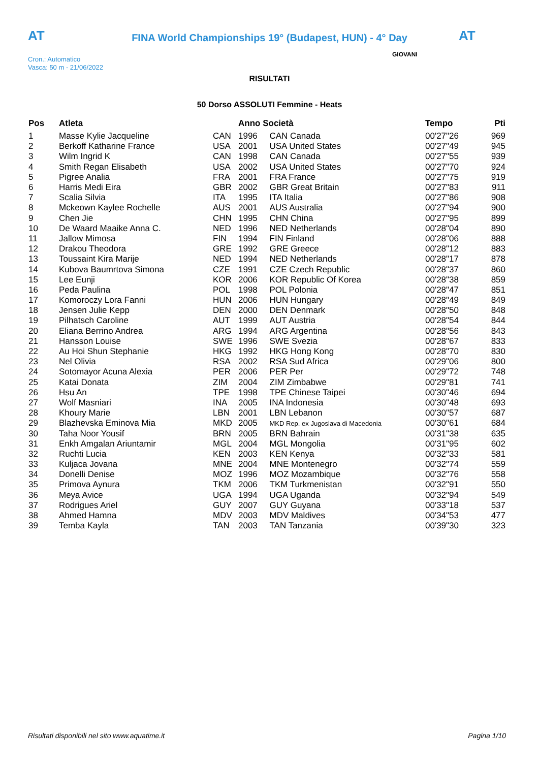AT
FINA World Championships 19° (Budapest, HUN) - 4° Day AT
Cron.: Automatico
Vasca: 50 m - 21/06/2022
GIOVANI
RISULTATI
50 Dorso ASSOLUTI Femmine - Heats
| Pos | Atleta | | Anno Società | | Tempo | Pti |
| --- | --- | --- | --- | --- | --- | --- |
| 1 | Masse Kylie Jacqueline | CAN | 1996 | CAN Canada | 00'27"26 | 969 |
| 2 | Berkoff Katharine France | USA | 2001 | USA United States | 00'27"49 | 945 |
| 3 | Wilm Ingrid K | CAN | 1998 | CAN Canada | 00'27"55 | 939 |
| 4 | Smith Regan Elisabeth | USA | 2002 | USA United States | 00'27"70 | 924 |
| 5 | Pigree Analia | FRA | 2001 | FRA France | 00'27"75 | 919 |
| 6 | Harris Medi Eira | GBR | 2002 | GBR Great Britain | 00'27"83 | 911 |
| 7 | Scalia Silvia | ITA | 1995 | ITA Italia | 00'27"86 | 908 |
| 8 | Mckeown Kaylee Rochelle | AUS | 2001 | AUS Australia | 00'27"94 | 900 |
| 9 | Chen Jie | CHN | 1995 | CHN China | 00'27"95 | 899 |
| 10 | De Waard Maaike Anna C. | NED | 1996 | NED Netherlands | 00'28"04 | 890 |
| 11 | Jallow Mimosa | FIN | 1994 | FIN Finland | 00'28"06 | 888 |
| 12 | Drakou Theodora | GRE | 1992 | GRE Greece | 00'28"12 | 883 |
| 13 | Toussaint Kira Marije | NED | 1994 | NED Netherlands | 00'28"17 | 878 |
| 14 | Kubova Baumrtova Simona | CZE | 1991 | CZE Czech Republic | 00'28"37 | 860 |
| 15 | Lee Eunji | KOR | 2006 | KOR Republic Of Korea | 00'28"38 | 859 |
| 16 | Peda Paulina | POL | 1998 | POL Polonia | 00'28"47 | 851 |
| 17 | Komoroczy Lora Fanni | HUN | 2006 | HUN Hungary | 00'28"49 | 849 |
| 18 | Jensen Julie Kepp | DEN | 2000 | DEN Denmark | 00'28"50 | 848 |
| 19 | Pilhatsch Caroline | AUT | 1999 | AUT Austria | 00'28"54 | 844 |
| 20 | Eliana Berrino Andrea | ARG | 1994 | ARG Argentina | 00'28"56 | 843 |
| 21 | Hansson Louise | SWE | 1996 | SWE Svezia | 00'28"67 | 833 |
| 22 | Au Hoi Shun Stephanie | HKG | 1992 | HKG Hong Kong | 00'28"70 | 830 |
| 23 | Nel Olivia | RSA | 2002 | RSA Sud Africa | 00'29"06 | 800 |
| 24 | Sotomayor Acuna Alexia | PER | 2006 | PER Per | 00'29"72 | 748 |
| 25 | Katai Donata | ZIM | 2004 | ZIM Zimbabwe | 00'29"81 | 741 |
| 26 | Hsu An | TPE | 1998 | TPE Chinese Taipei | 00'30"46 | 694 |
| 27 | Wolf Masniari | INA | 2005 | INA Indonesia | 00'30"48 | 693 |
| 28 | Khoury Marie | LBN | 2001 | LBN Lebanon | 00'30"57 | 687 |
| 29 | Blazhevska Eminova Mia | MKD | 2005 | MKD Rep. ex Jugoslava di Macedonia | 00'30"61 | 684 |
| 30 | Taha Noor Yousif | BRN | 2005 | BRN Bahrain | 00'31"38 | 635 |
| 31 | Enkh Amgalan Ariuntamir | MGL | 2004 | MGL Mongolia | 00'31"95 | 602 |
| 32 | Ruchti Lucia | KEN | 2003 | KEN Kenya | 00'32"33 | 581 |
| 33 | Kuljaca Jovana | MNE | 2004 | MNE Montenegro | 00'32"74 | 559 |
| 34 | Donelli Denise | MOZ | 1996 | MOZ Mozambique | 00'32"76 | 558 |
| 35 | Primova Aynura | TKM | 2006 | TKM Turkmenistan | 00'32"91 | 550 |
| 36 | Meya Avice | UGA | 1994 | UGA Uganda | 00'32"94 | 549 |
| 37 | Rodrigues Ariel | GUY | 2007 | GUY Guyana | 00'33"18 | 537 |
| 38 | Ahmed Hamna | MDV | 2003 | MDV Maldives | 00'34"53 | 477 |
| 39 | Temba Kayla | TAN | 2003 | TAN Tanzania | 00'39"30 | 323 |
Risultati disponibili nel sito www.aquatime.it Pagina 1/10